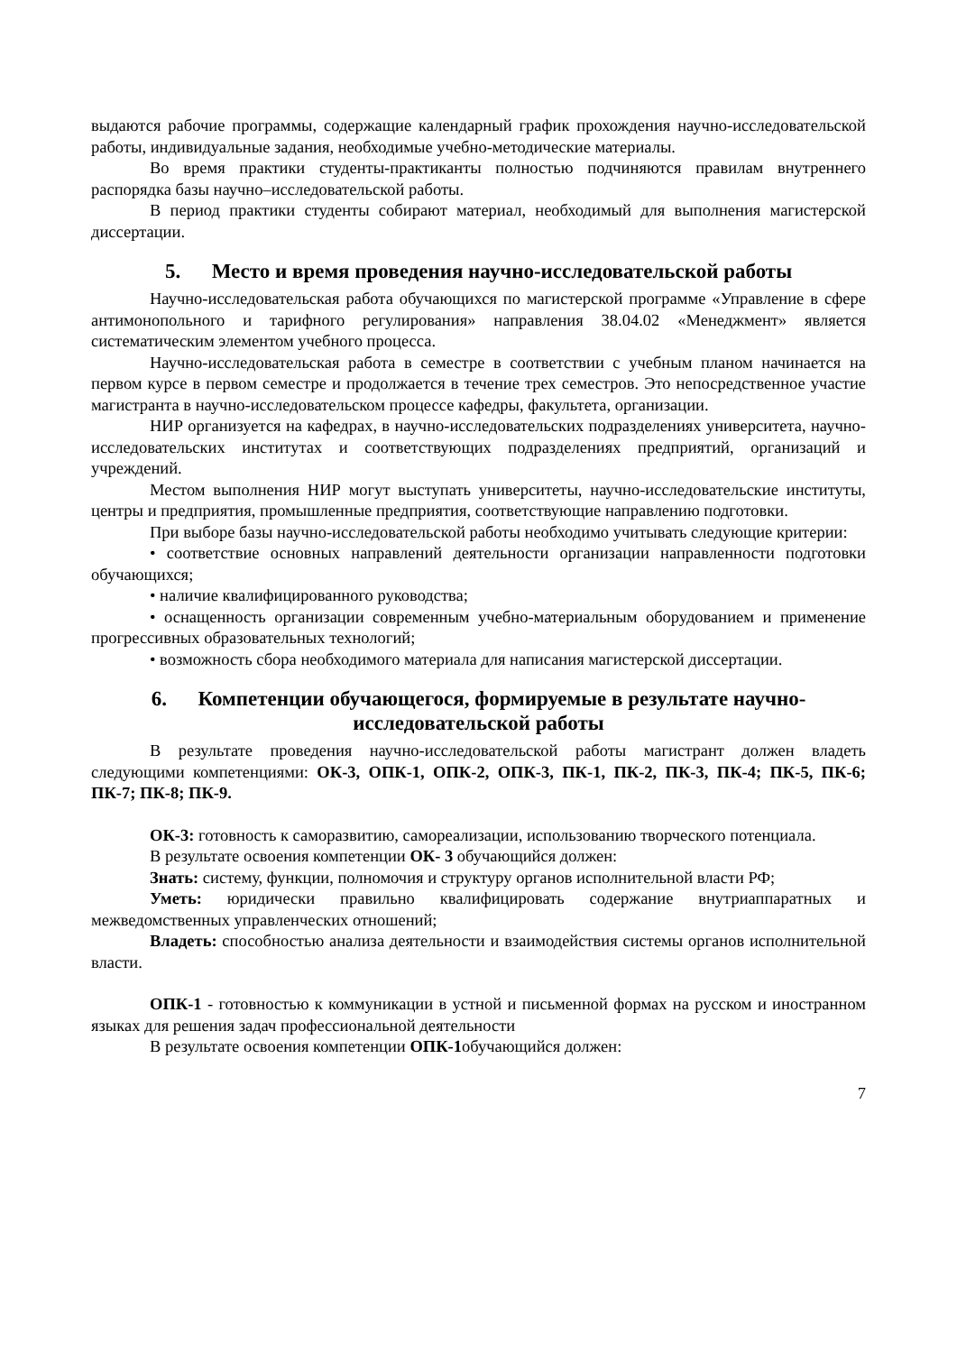выдаются рабочие программы, содержащие календарный график прохождения научно-исследовательской работы, индивидуальные задания, необходимые учебно-методические материалы.
Во время практики студенты-практиканты полностью подчиняются правилам внутреннего распорядка базы научно–исследовательской работы.
В период практики студенты собирают материал, необходимый для выполнения магистерской диссертации.
5. Место и время проведения научно-исследовательской работы
Научно-исследовательская работа обучающихся по магистерской программе «Управление в сфере антимонопольного и тарифного регулирования» направления 38.04.02 «Менеджмент» является систематическим элементом учебного процесса.
Научно-исследовательская работа в семестре в соответствии с учебным планом начинается на первом курсе в первом семестре и продолжается в течение трех семестров. Это непосредственное участие магистранта в научно-исследовательском процессе кафедры, факультета, организации.
НИР организуется на кафедрах, в научно-исследовательских подразделениях университета, научно-исследовательских институтах и соответствующих подразделениях предприятий, организаций и учреждений.
Местом выполнения НИР могут выступать университеты, научно-исследовательские институты, центры и предприятия, промышленные предприятия, соответствующие направлению подготовки.
При выборе базы научно-исследовательской работы необходимо учитывать следующие критерии:
• соответствие основных направлений деятельности организации направленности подготовки обучающихся;
• наличие квалифицированного руководства;
• оснащенность организации современным учебно-материальным оборудованием и применение прогрессивных образовательных технологий;
• возможность сбора необходимого материала для написания магистерской диссертации.
6. Компетенции обучающегося, формируемые в результате научно-исследовательской работы
В результате проведения научно-исследовательской работы магистрант должен владеть следующими компетенциями: ОК-3, ОПК-1, ОПК-2, ОПК-3, ПК-1, ПК-2, ПК-3, ПК-4; ПК-5, ПК-6; ПК-7; ПК-8; ПК-9.
ОК-3: готовность к саморазвитию, самореализации, использованию творческого потенциала.
В результате освоения компетенции ОК- 3 обучающийся должен:
Знать: систему, функции, полномочия и структуру органов исполнительной власти РФ;
Уметь: юридически правильно квалифицировать содержание внутриаппаратных и межведомственных управленческих отношений;
Владеть: способностью анализа деятельности и взаимодействия системы органов исполнительной власти.
ОПК-1 - готовностью к коммуникации в устной и письменной формах на русском и иностранном языках для решения задач профессиональной деятельности
В результате освоения компетенции ОПК-1обучающийся должен:
7